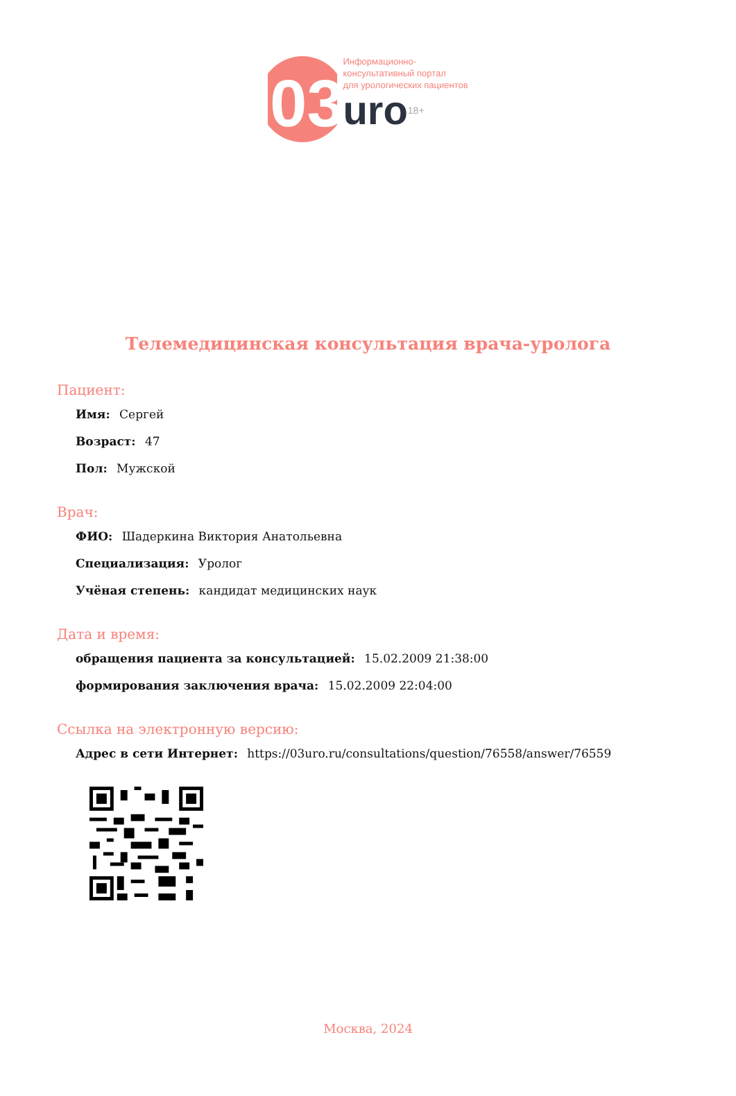03
Информационно-
консультативный портал
для урологических пациентов
uro<sup>18+</sup>
Телемедицинская консультация врача-уролога
Пациент:
Имя: Сергей
Возраст: 47
Пол: Мужской
Врач:
ФИО: Шадеркина Виктория Анатольевна
Специализация: Уролог
Учёная степень: кандидат медицинских наук
Дата и время:
обращения пациента за консультацией: 15.02.2009 21:38:00
формирования заключения врача: 15.02.2009 22:04:00
Ссылка на электронную версию:
Адрес в сети Интернет: https://03uro.ru/consultations/question/76558/answer/76559
Москва, 2024